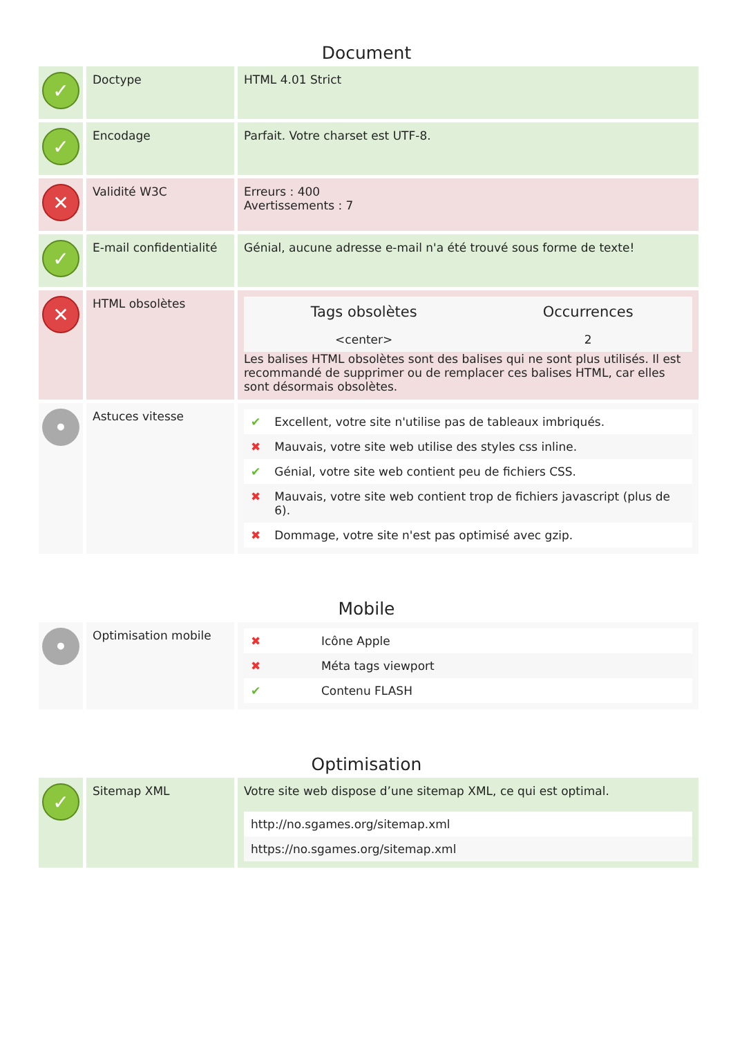Document
| ✓ | Doctype | HTML 4.01 Strict |
| ✓ | Encodage | Parfait. Votre charset est UTF-8. |
| ✕ | Validité W3C | Erreurs : 400 Avertissements : 7 |
| ✓ | E-mail confidentialité | Génial, aucune adresse e-mail n'a été trouvé sous forme de texte! |
| ✕ | HTML obsolètes | / Tags obsolètes / Occurrences / / --- / --- / / <center> / 2 / Les balises HTML obsolètes sont des balises qui ne sont plus utilisés. Il est recommandé de supprimer ou de remplacer ces balises HTML, car elles sont désormais obsolètes. |
| • | Astuces vitesse | / ✔ / Excellent, votre site n'utilise pas de tableaux imbriqués. / / ✖ / Mauvais, votre site web utilise des styles css inline. / / ✔ / Génial, votre site web contient peu de fichiers CSS. / / ✖ / Mauvais, votre site web contient trop de fichiers javascript (plus de 6). / / ✖ / Dommage, votre site n'est pas optimisé avec gzip. / |
Mobile
| • | Optimisation mobile | / ✖ / Icône Apple / / ✖ / Méta tags viewport / / ✔ / Contenu FLASH / |
Optimisation
| ✓ | Sitemap XML | Votre site web dispose d’une sitemap XML, ce qui est optimal. / http://no.sgames.org/sitemap.xml / / https://no.sgames.org/sitemap.xml / |